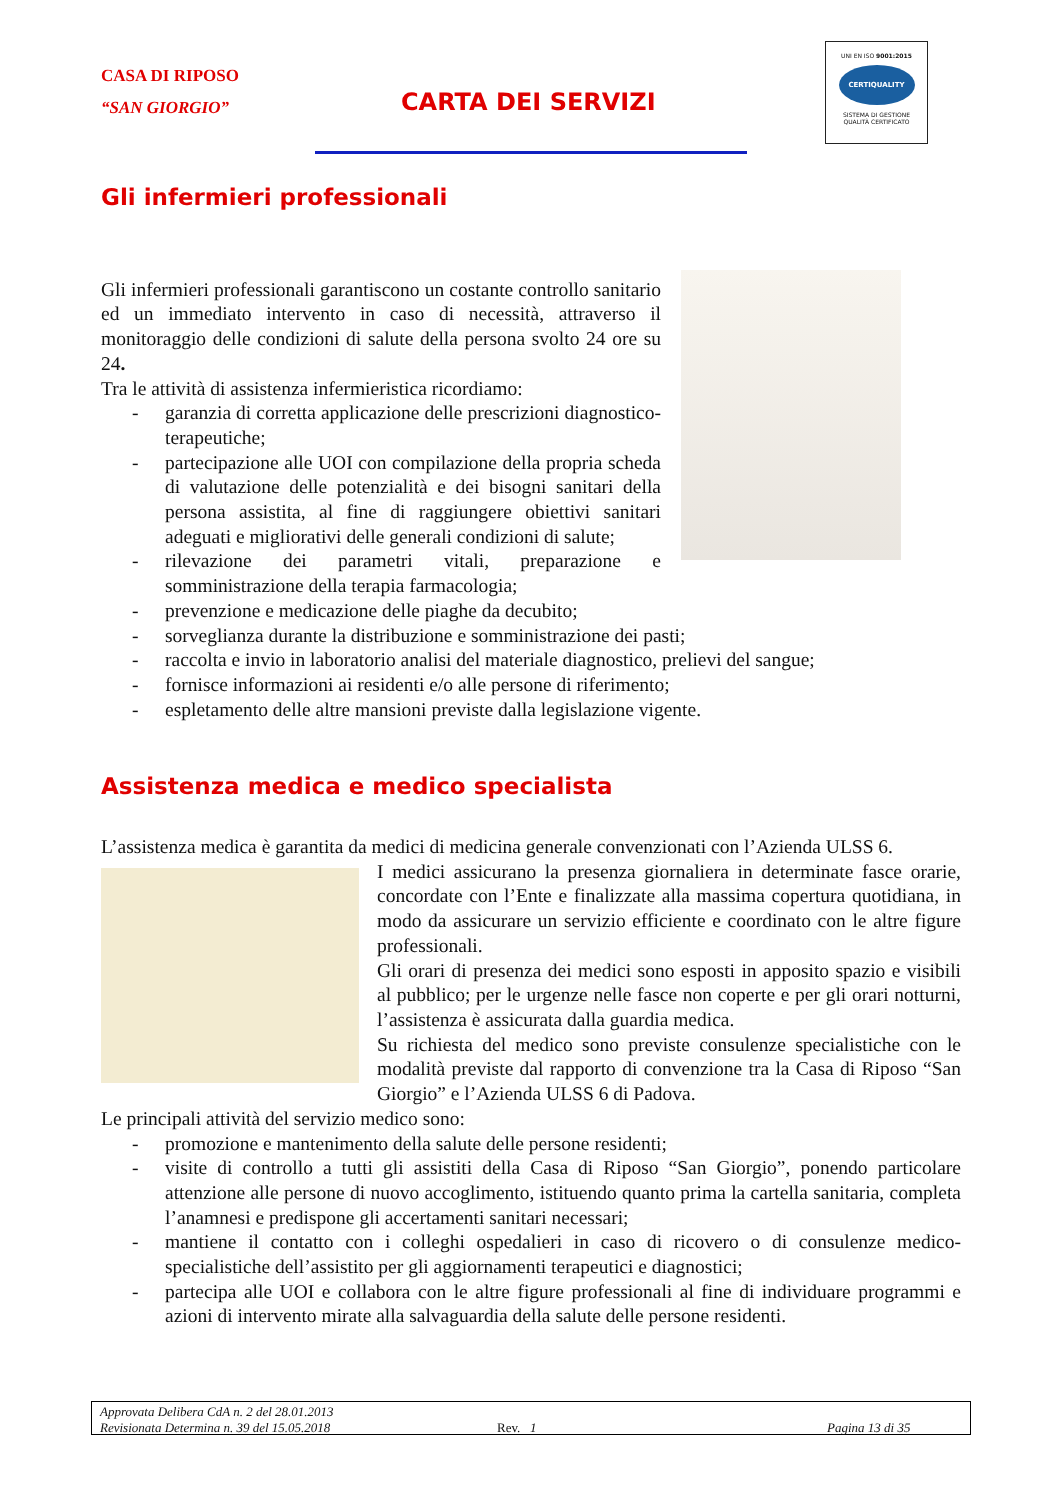CASA DI RIPOSO
“SAN GIORGIO”
CARTA DEI SERVIZI
UNI EN ISO 9001:2015
CERTIQUALITY
SISTEMA DI GESTIONE
QUALITÀ CERTIFICATO
Gli infermieri professionali
Gli infermieri professionali garantiscono un costante controllo sanitario ed un immediato intervento in caso di necessità, attraverso il monitoraggio delle condizioni di salute della persona svolto 24 ore su 24.
Tra le attività di assistenza infermieristica ricordiamo:
- garanzia di corretta applicazione delle prescrizioni diagnostico-terapeutiche;
- partecipazione alle UOI con compilazione della propria scheda di valutazione delle potenzialità e dei bisogni sanitari della persona assistita, al fine di raggiungere obiettivi sanitari adeguati e migliorativi delle generali condizioni di salute;
- rilevazione dei parametri vitali, preparazione e somministrazione della terapia farmacologia;
- prevenzione e medicazione delle piaghe da decubito;
- sorveglianza durante la distribuzione e somministrazione dei pasti;
- raccolta e invio in laboratorio analisi del materiale diagnostico, prelievi del sangue;
- fornisce informazioni ai residenti e/o alle persone di riferimento;
- espletamento delle altre mansioni previste dalla legislazione vigente.
Assistenza medica e medico specialista
L’assistenza medica è garantita da medici di medicina generale convenzionati con l’Azienda ULSS 6.
I medici assicurano la presenza giornaliera in determinate fasce orarie, concordate con l’Ente e finalizzate alla massima copertura quotidiana, in modo da assicurare un servizio efficiente e coordinato con le altre figure professionali.
Gli orari di presenza dei medici sono esposti in apposito spazio e visibili al pubblico; per le urgenze nelle fasce non coperte e per gli orari notturni, l’assistenza è assicurata dalla guardia medica.
Su richiesta del medico sono previste consulenze specialistiche con le modalità previste dal rapporto di convenzione tra la Casa di Riposo “San Giorgio” e l’Azienda ULSS 6 di Padova.
Le principali attività del servizio medico sono:
- promozione e mantenimento della salute delle persone residenti;
- visite di controllo a tutti gli assistiti della Casa di Riposo “San Giorgio”, ponendo particolare attenzione alle persone di nuovo accoglimento, istituendo quanto prima la cartella sanitaria, completa l’anamnesi e predispone gli accertamenti sanitari necessari;
- mantiene il contatto con i colleghi ospedalieri in caso di ricovero o di consulenze medico-specialistiche dell’assistito per gli aggiornamenti terapeutici e diagnostici;
- partecipa alle UOI e collabora con le altre figure professionali al fine di individuare programmi e azioni di intervento mirate alla salvaguardia della salute delle persone residenti.
Approvata Delibera CdA n. 2 del 28.01.2013
Revisionata Determina n. 39 del 15.05.2018 Rev. 1 Pagina 13 di 35